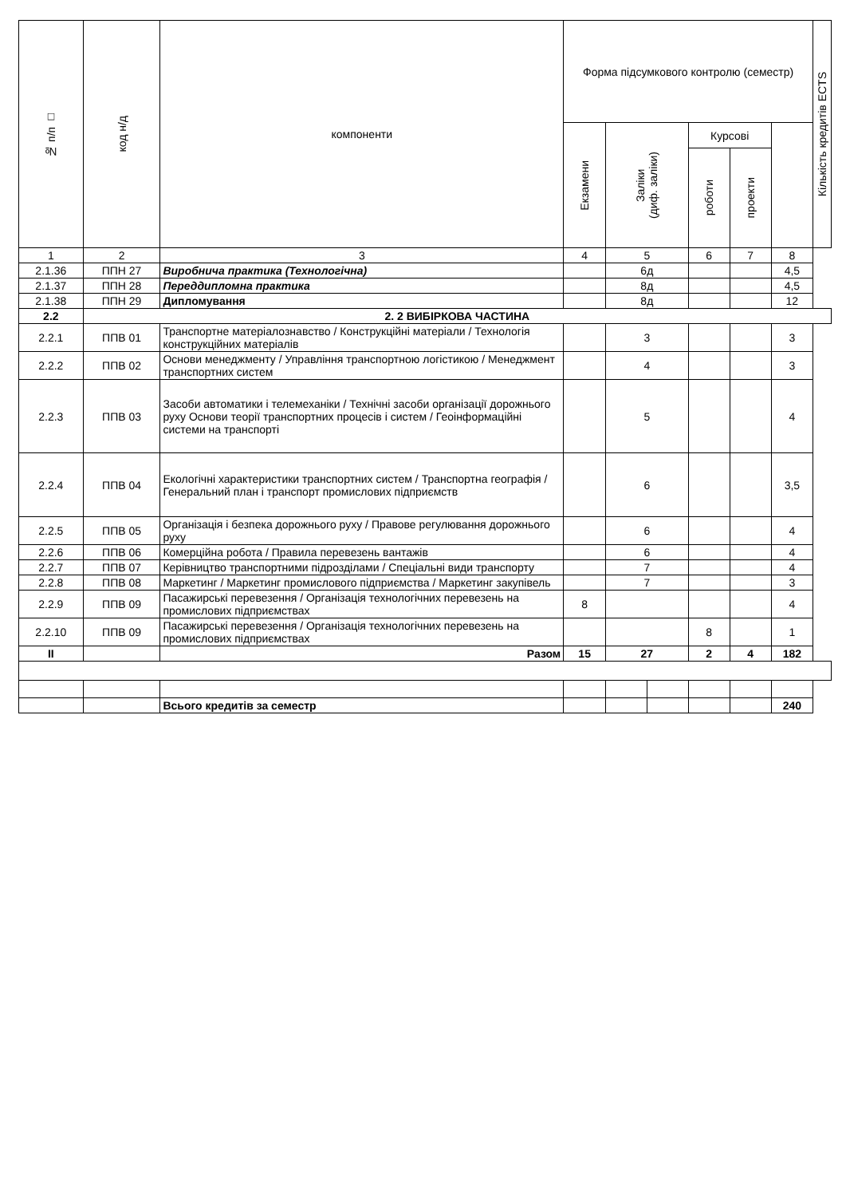| № п/п □ | код н/д | компоненти | Форма підсумкового контролю (семестр) | | | | | | Кількість кредитів ECTS |
| --- | --- | --- | --- | --- | --- | --- | --- | --- | --- |
| | | | Екзамени | Заліки (диф. заліки) | | Курсові | | | |
| | | | | | | роботи | проекти | | |
| 1 | 2 | 3 | 4 | 5 | | 6 | 7 | 8 | |
| 2.1.36 | ППН 27 | Виробнича практика (Технологічна) | | 6д | | | | 4,5 | |
| 2.1.37 | ППН 28 | Переддипломна практика | | 8д | | | | 4,5 | |
| 2.1.38 | ППН 29 | Дипломування | | 8д | | | | 12 | |
| 2.2 | 2. 2 ВИБІРКОВА ЧАСТИНА | | | | | | | | |
| 2.2.1 | ППВ 01 | Транспортне матеріалознавство / Конструкційні матеріали / Технологія конструкційних матеріалів | | 3 | | | | 3 | |
| 2.2.2 | ППВ 02 | Основи менеджменту / Управління транспортною логістикою / Менеджмент транспортних систем | | 4 | | | | 3 | |
| 2.2.3 | ППВ 03 | Засоби автоматики і телемеханіки / Технічні засоби організації дорожнього руху Основи теорії транспортних процесів і систем / Геоінформаційні системи на транспорті | | 5 | | | | 4 | |
| 2.2.4 | ППВ 04 | Екологічні характеристики транспортних систем / Транспортна географія / Генеральний план і транспорт промислових підприємств | | 6 | | | | 3,5 | |
| 2.2.5 | ППВ 05 | Організація і безпека дорожнього руху / Правове регулювання дорожнього руху | | 6 | | | | 4 | |
| 2.2.6 | ППВ 06 | Комерційна робота / Правила перевезень вантажів | | 6 | | | | 4 | |
| 2.2.7 | ППВ 07 | Керівництво транспортними підрозділами / Спеціальні види транспорту | | 7 | | | | 4 | |
| 2.2.8 | ППВ 08 | Маркетинг / Маркетинг промислового підприємства / Маркетинг закупівель | | 7 | | | | 3 | |
| 2.2.9 | ППВ 09 | Пасажирські перевезення / Організація технологічних перевезень на промислових підприємствах | 8 | | | | | 4 | |
| 2.2.10 | ППВ 09 | Пасажирські перевезення / Організація технологічних перевезень на промислових підприємствах | | | | 8 | | 1 | |
| ІІ | | Разом | 15 | 27 | | 2 | 4 | 182 | |
| | | Всього кредитів за семестр | | | | | | 240 | |